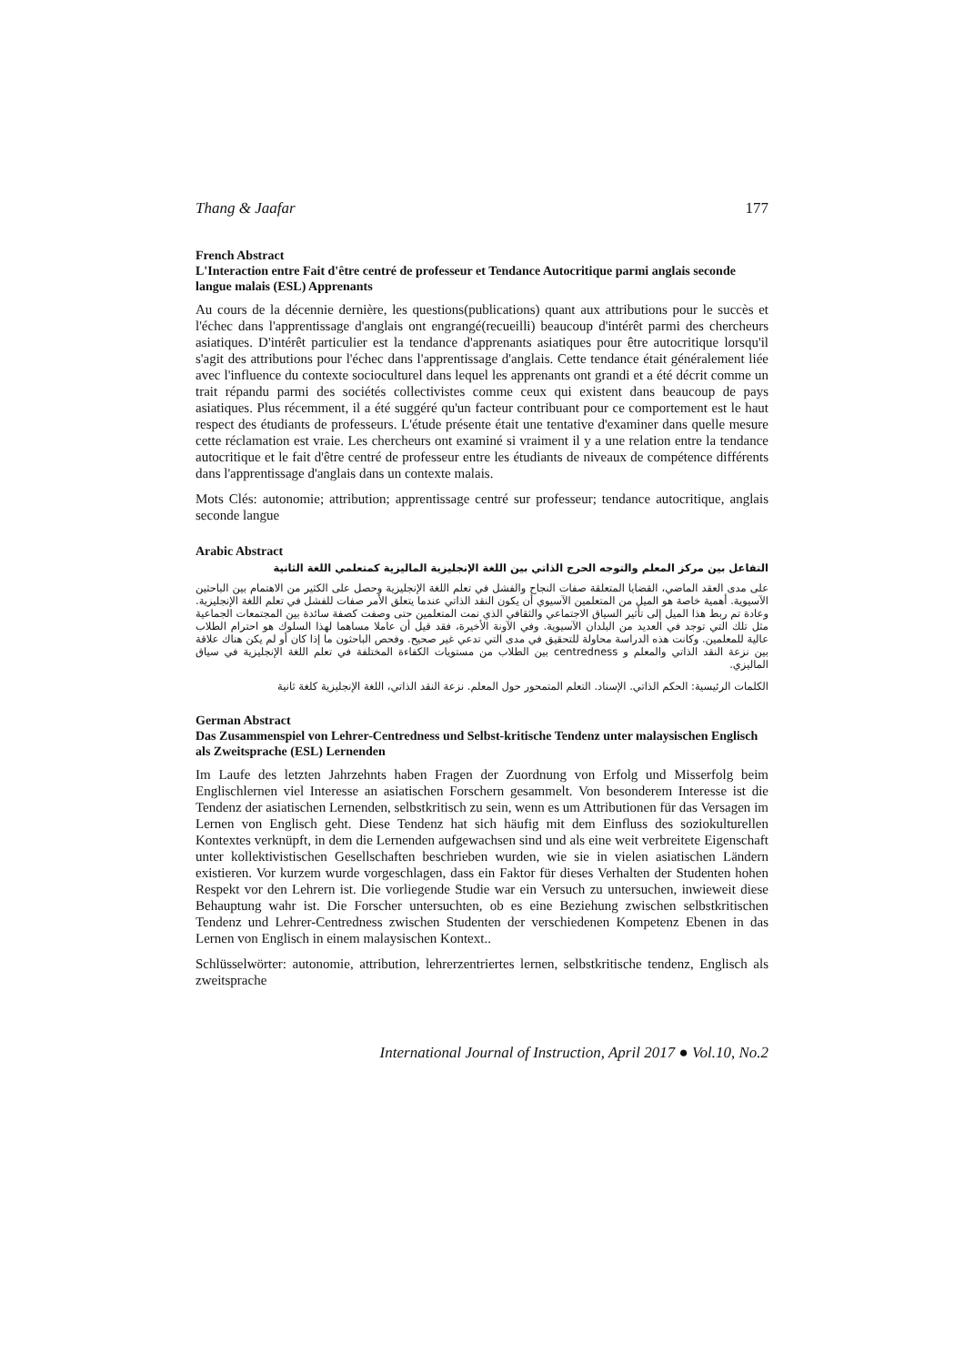Thang & Jaafar 177
French Abstract
L'Interaction entre Fait d'être centré de professeur et Tendance Autocritique parmi anglais seconde langue malais (ESL) Apprenants
Au cours de la décennie dernière, les questions(publications) quant aux attributions pour le succès et l'échec dans l'apprentissage d'anglais ont engrangé(recueilli) beaucoup d'intérêt parmi des chercheurs asiatiques. D'intérêt particulier est la tendance d'apprenants asiatiques pour être autocritique lorsqu'il s'agit des attributions pour l'échec dans l'apprentissage d'anglais. Cette tendance était généralement liée avec l'influence du contexte socioculturel dans lequel les apprenants ont grandi et a été décrit comme un trait répandu parmi des sociétés collectivistes comme ceux qui existent dans beaucoup de pays asiatiques. Plus récemment, il a été suggéré qu'un facteur contribuant pour ce comportement est le haut respect des étudiants de professeurs. L'étude présente était une tentative d'examiner dans quelle mesure cette réclamation est vraie. Les chercheurs ont examiné si vraiment il y a une relation entre la tendance autocritique et le fait d'être centré de professeur entre les étudiants de niveaux de compétence différents dans l'apprentissage d'anglais dans un contexte malais.
Mots Clés: autonomie; attribution; apprentissage centré sur professeur; tendance autocritique, anglais seconde langue
Arabic Abstract
التفاعل بين مركز المعلم والتوجه الحرج الذاتي بين اللغة الإنجليزية الماليزية كمتعلمي اللغة الثانية
على مدى العقد الماضي، القضايا المتعلقة صفات النجاح والفشل في تعلم اللغة الإنجليزية وحصل على الكثير من الاهتمام بين الباحثين الآسيوية. أهمية خاصة هو الميل من المتعلمين الآسيوي أن يكون النقد الذاتي عندما يتعلق الأمر صفات للفشل في تعلم اللغة الإنجليزية. وعادة تم ربط هذا الميل إلى تأثير السياق الاجتماعي والثقافي الذي نمت المتعلمين حتى وصفت كصفة سائدة بين المجتمعات الجماعية مثل تلك التي توجد في العديد من البلدان الآسيوية. وفي الآونة الأخيرة، فقد قيل أن عاملا مساهما لهذا السلوك هو احترام الطلاب عالية للمعلمين. وكانت هذه الدراسة محاولة للتحقيق في مدى التي تدعي غير صحيح. وفحص الباحثون ما إذا كان أو لم يكن هناك علاقة بين نزعة النقد الذاتي والمعلم و centredness بين الطلاب من مستويات الكفاءة المختلفة في تعلم اللغة الإنجليزية في سياق الماليزي.
الكلمات الرئيسية: الحكم الذاتي. الإسناد. التعلم المتمحور حول المعلم. نزعة النقد الذاتي، اللغة الإنجليزية كلغة ثانية
German Abstract
Das Zusammenspiel von Lehrer-Centredness und Selbst-kritische Tendenz unter malaysischen Englisch als Zweitsprache (ESL) Lernenden
Im Laufe des letzten Jahrzehnts haben Fragen der Zuordnung von Erfolg und Misserfolg beim Englischlernen viel Interesse an asiatischen Forschern gesammelt. Von besonderem Interesse ist die Tendenz der asiatischen Lernenden, selbstkritisch zu sein, wenn es um Attributionen für das Versagen im Lernen von Englisch geht. Diese Tendenz hat sich häufig mit dem Einfluss des soziokulturellen Kontextes verknüpft, in dem die Lernenden aufgewachsen sind und als eine weit verbreitete Eigenschaft unter kollektivistischen Gesellschaften beschrieben wurden, wie sie in vielen asiatischen Ländern existieren. Vor kurzem wurde vorgeschlagen, dass ein Faktor für dieses Verhalten der Studenten hohen Respekt vor den Lehrern ist. Die vorliegende Studie war ein Versuch zu untersuchen, inwieweit diese Behauptung wahr ist. Die Forscher untersuchten, ob es eine Beziehung zwischen selbstkritischen Tendenz und Lehrer-Centredness zwischen Studenten der verschiedenen Kompetenz Ebenen in das Lernen von Englisch in einem malaysischen Kontext..
Schlüsselwörter: autonomie, attribution, lehrerzentriertes lernen, selbstkritische tendenz, Englisch als zweitsprache
International Journal of Instruction, April 2017 ● Vol.10, No.2